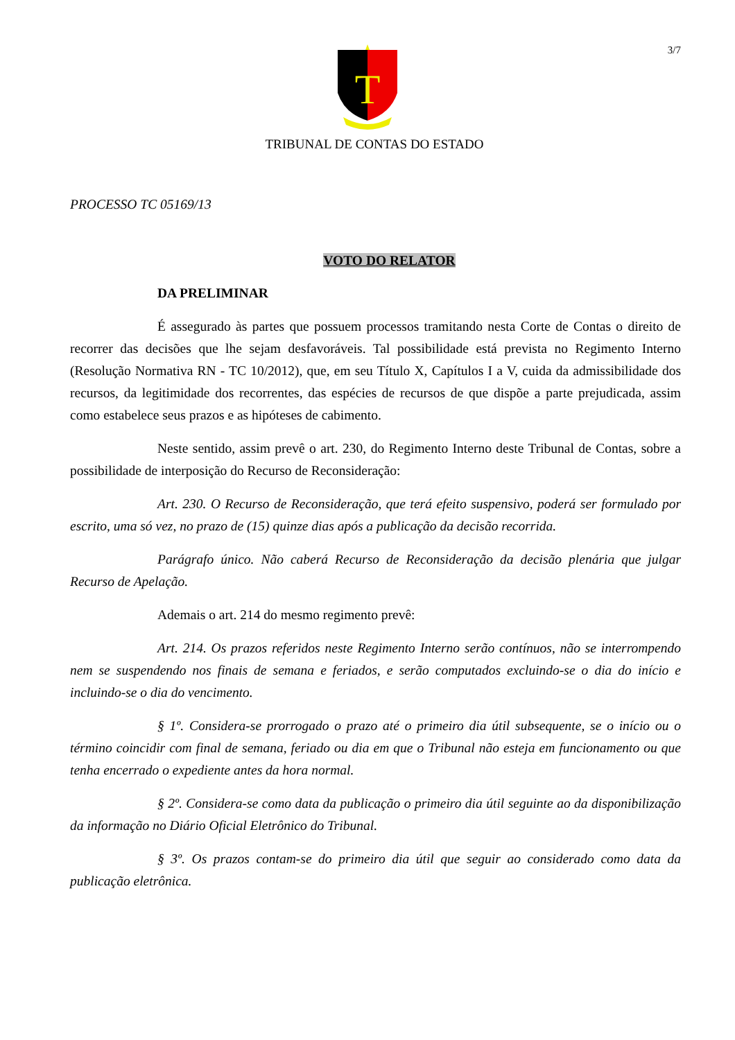3/7
T
TRIBUNAL DE CONTAS DO ESTADO
PROCESSO TC 05169/13
VOTO DO RELATOR
DA PRELIMINAR
É assegurado às partes que possuem processos tramitando nesta Corte de Contas o direito de recorrer das decisões que lhe sejam desfavoráveis. Tal possibilidade está prevista no Regimento Interno (Resolução Normativa RN - TC 10/2012), que, em seu Título X, Capítulos I a V, cuida da admissibilidade dos recursos, da legitimidade dos recorrentes, das espécies de recursos de que dispõe a parte prejudicada, assim como estabelece seus prazos e as hipóteses de cabimento.
Neste sentido, assim prevê o art. 230, do Regimento Interno deste Tribunal de Contas, sobre a possibilidade de interposição do Recurso de Reconsideração:
Art. 230. O Recurso de Reconsideração, que terá efeito suspensivo, poderá ser formulado por escrito, uma só vez, no prazo de (15) quinze dias após a publicação da decisão recorrida.
Parágrafo único. Não caberá Recurso de Reconsideração da decisão plenária que julgar Recurso de Apelação.
Ademais o art. 214 do mesmo regimento prevê:
Art. 214. Os prazos referidos neste Regimento Interno serão contínuos, não se interrompendo nem se suspendendo nos finais de semana e feriados, e serão computados excluindo-se o dia do início e incluindo-se o dia do vencimento.
§ 1º. Considera-se prorrogado o prazo até o primeiro dia útil subsequente, se o início ou o término coincidir com final de semana, feriado ou dia em que o Tribunal não esteja em funcionamento ou que tenha encerrado o expediente antes da hora normal.
§ 2º. Considera-se como data da publicação o primeiro dia útil seguinte ao da disponibilização da informação no Diário Oficial Eletrônico do Tribunal.
§ 3º. Os prazos contam-se do primeiro dia útil que seguir ao considerado como data da publicação eletrônica.